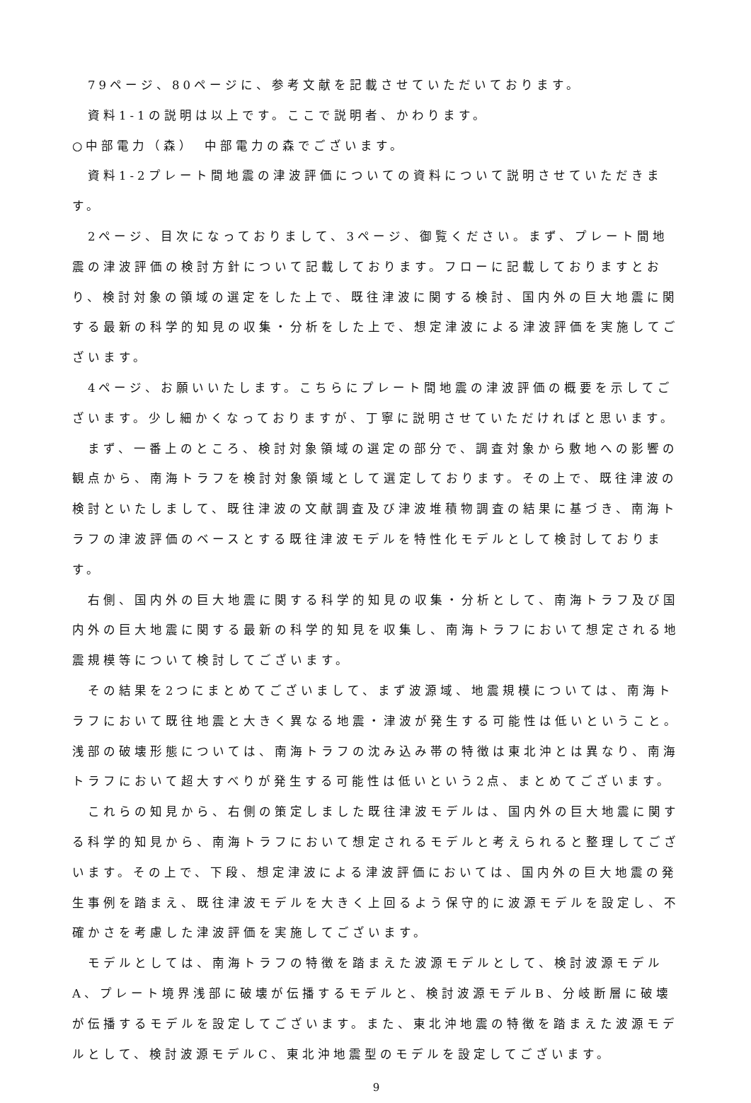79ページ、80ページに、参考文献を記載させていただいております。
資料1-1の説明は以上です。ここで説明者、かわります。
○中部電力（森）　中部電力の森でございます。
資料1-2プレート間地震の津波評価についての資料について説明させていただきます。
2ページ、目次になっておりまして、3ページ、御覧ください。まず、プレート間地震の津波評価の検討方針について記載しております。フローに記載しておりますとおり、検討対象の領域の選定をした上で、既往津波に関する検討、国内外の巨大地震に関する最新の科学的知見の収集・分析をした上で、想定津波による津波評価を実施してございます。
4ページ、お願いいたします。こちらにプレート間地震の津波評価の概要を示してございます。少し細かくなっておりますが、丁寧に説明させていただければと思います。
まず、一番上のところ、検討対象領域の選定の部分で、調査対象から敷地への影響の観点から、南海トラフを検討対象領域として選定しております。その上で、既往津波の検討といたしまして、既往津波の文献調査及び津波堆積物調査の結果に基づき、南海トラフの津波評価のベースとする既往津波モデルを特性化モデルとして検討しております。
右側、国内外の巨大地震に関する科学的知見の収集・分析として、南海トラフ及び国内外の巨大地震に関する最新の科学的知見を収集し、南海トラフにおいて想定される地震規模等について検討してございます。
その結果を2つにまとめてございまして、まず波源域、地震規模については、南海トラフにおいて既往地震と大きく異なる地震・津波が発生する可能性は低いということ。浅部の破壊形態については、南海トラフの沈み込み帯の特徴は東北沖とは異なり、南海トラフにおいて超大すべりが発生する可能性は低いという2点、まとめてございます。
これらの知見から、右側の策定しました既往津波モデルは、国内外の巨大地震に関する科学的知見から、南海トラフにおいて想定されるモデルと考えられると整理してございます。その上で、下段、想定津波による津波評価においては、国内外の巨大地震の発生事例を踏まえ、既往津波モデルを大きく上回るよう保守的に波源モデルを設定し、不確かさを考慮した津波評価を実施してございます。
モデルとしては、南海トラフの特徴を踏まえた波源モデルとして、検討波源モデルA、プレート境界浅部に破壊が伝播するモデルと、検討波源モデルB、分岐断層に破壊が伝播するモデルを設定してございます。また、東北沖地震の特徴を踏まえた波源モデルとして、検討波源モデルC、東北沖地震型のモデルを設定してございます。
9